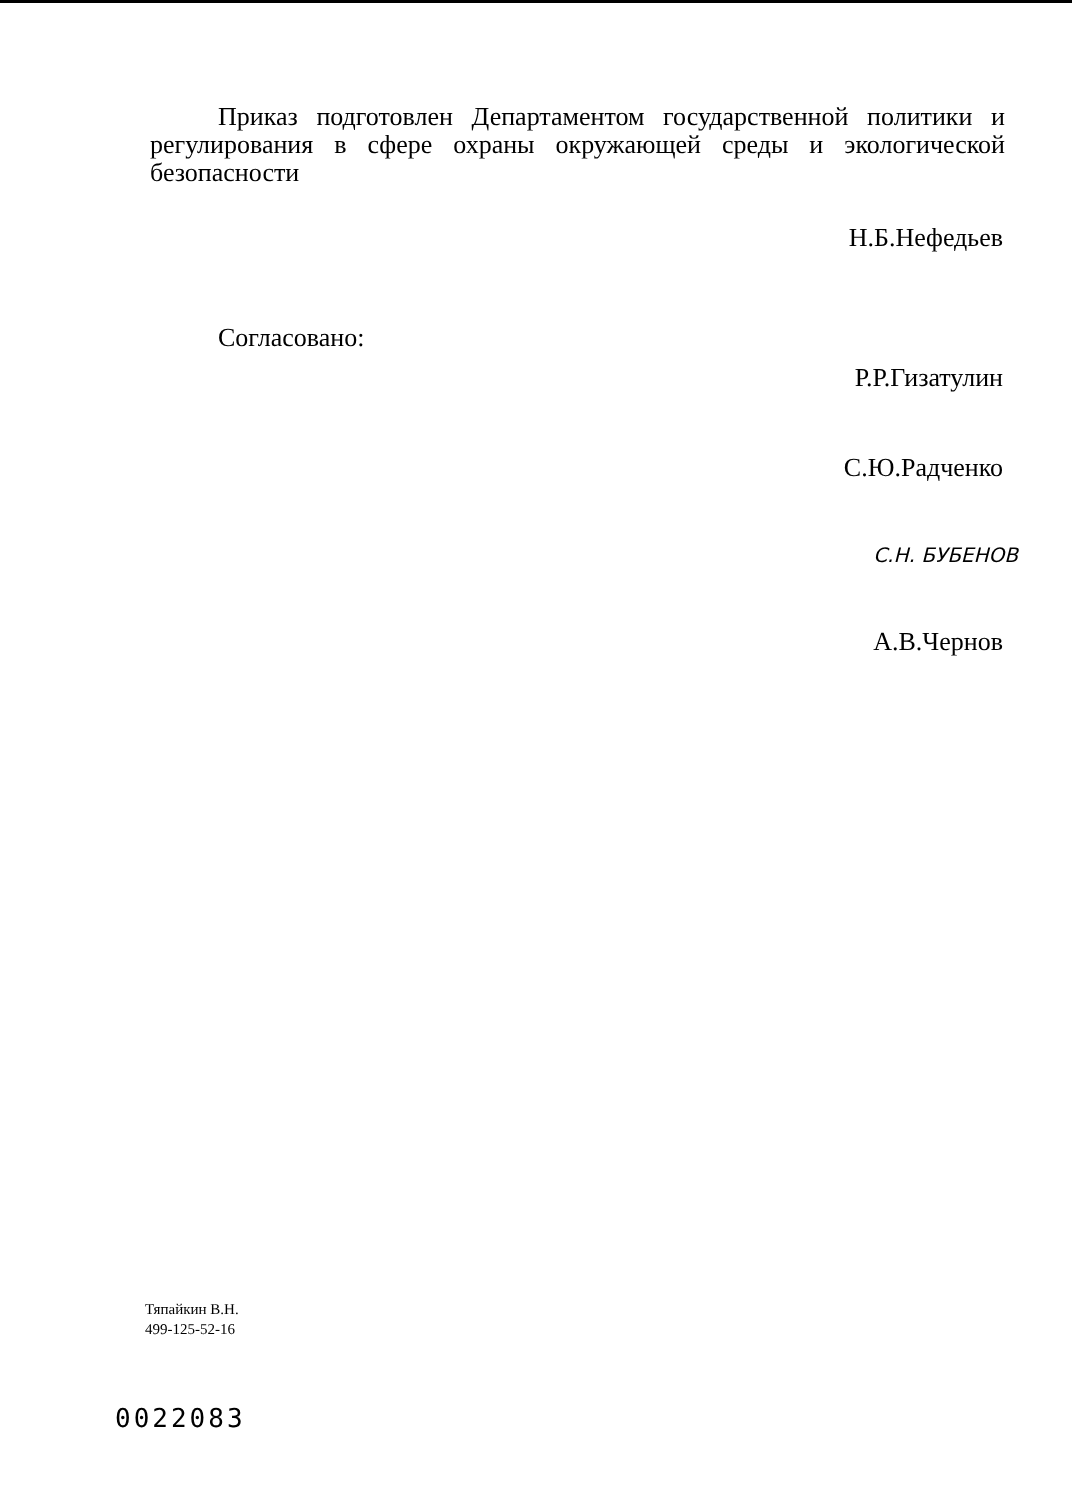Приказ подготовлен Департаментом государственной политики и регулирования в сфере охраны окружающей среды и экологической безопасности
Н.Б.Нефедьев
Согласовано:
Р.Р.Гизатулин
С.Ю.Радченко
С.Н. БУБЕНОВ
А.В.Чернов
Тяпайкин В.Н.
499-125-52-16
0022083